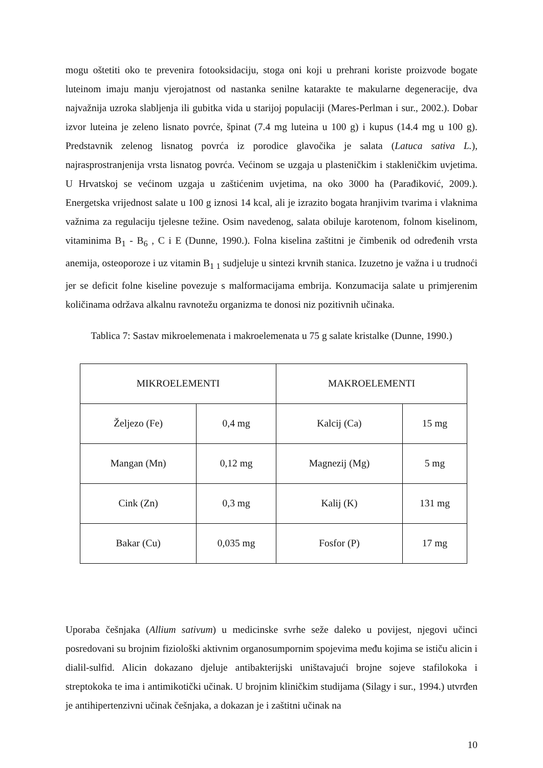mogu oštetiti oko te prevenira fotooksidaciju, stoga oni koji u prehrani koriste proizvode bogate luteinom imaju manju vjerojatnost od nastanka senilne katarakte te makularne degeneracije, dva najvažnija uzroka slabljenja ili gubitka vida u starijoj populaciji (Mares-Perlman i sur., 2002.). Dobar izvor luteina je zeleno lisnato povrće, špinat (7.4 mg luteina u 100 g) i kupus (14.4 mg u 100 g). Predstavnik zelenog lisnatog povrća iz porodice glavočika je salata (Latuca sativa L.), najrasprostranjenija vrsta lisnatog povrća. Većinom se uzgaja u plasteničkim i stakleničkim uvjetima. U Hrvatskoj se većinom uzgaja u zaštićenim uvjetima, na oko 3000 ha (Parađiković, 2009.). Energetska vrijednost salate u 100 g iznosi 14 kcal, ali je izrazito bogata hranjivim tvarima i vlaknima važnima za regulaciju tjelesne težine. Osim navedenog, salata obiluje karotenom, folnom kiselinom, vitaminima B<sub>1</sub> - B<sub>6</sub> , C i E (Dunne, 1990.). Folna kiselina zaštitni je čimbenik od određenih vrsta anemija, osteoporoze i uz vitamin B<sub>1 1</sub> sudjeluje u sintezi krvnih stanica. Izuzetno je važna i u trudnoći jer se deficit folne kiseline povezuje s malformacijama embrija. Konzumacija salate u primjerenim količinama održava alkalnu ravnotežu organizma te donosi niz pozitivnih učinaka.
Tablica 7: Sastav mikroelemenata i makroelemenata u 75 g salate kristalke (Dunne, 1990.)
| MIKROELEMENTI | | MAKROELEMENTI | |
| Željezo (Fe) | 0,4 mg | Kalcij (Ca) | 15 mg |
| Mangan (Mn) | 0,12 mg | Magnezij (Mg) | 5 mg |
| Cink (Zn) | 0,3 mg | Kalij (K) | 131 mg |
| Bakar (Cu) | 0,035 mg | Fosfor (P) | 17 mg |
Uporaba češnjaka (Allium sativum) u medicinske svrhe seže daleko u povijest, njegovi učinci posredovani su brojnim fiziološki aktivnim organosumpornim spojevima među kojima se ističu alicin i dialil-sulfid. Alicin dokazano djeluje antibakterijski uništavajući brojne sojeve stafilokoka i streptokoka te ima i antimikotički učinak. U brojnim kliničkim studijama (Silagy i sur., 1994.) utvrđen je antihipertenzivni učinak češnjaka, a dokazan je i zaštitni učinak na
10